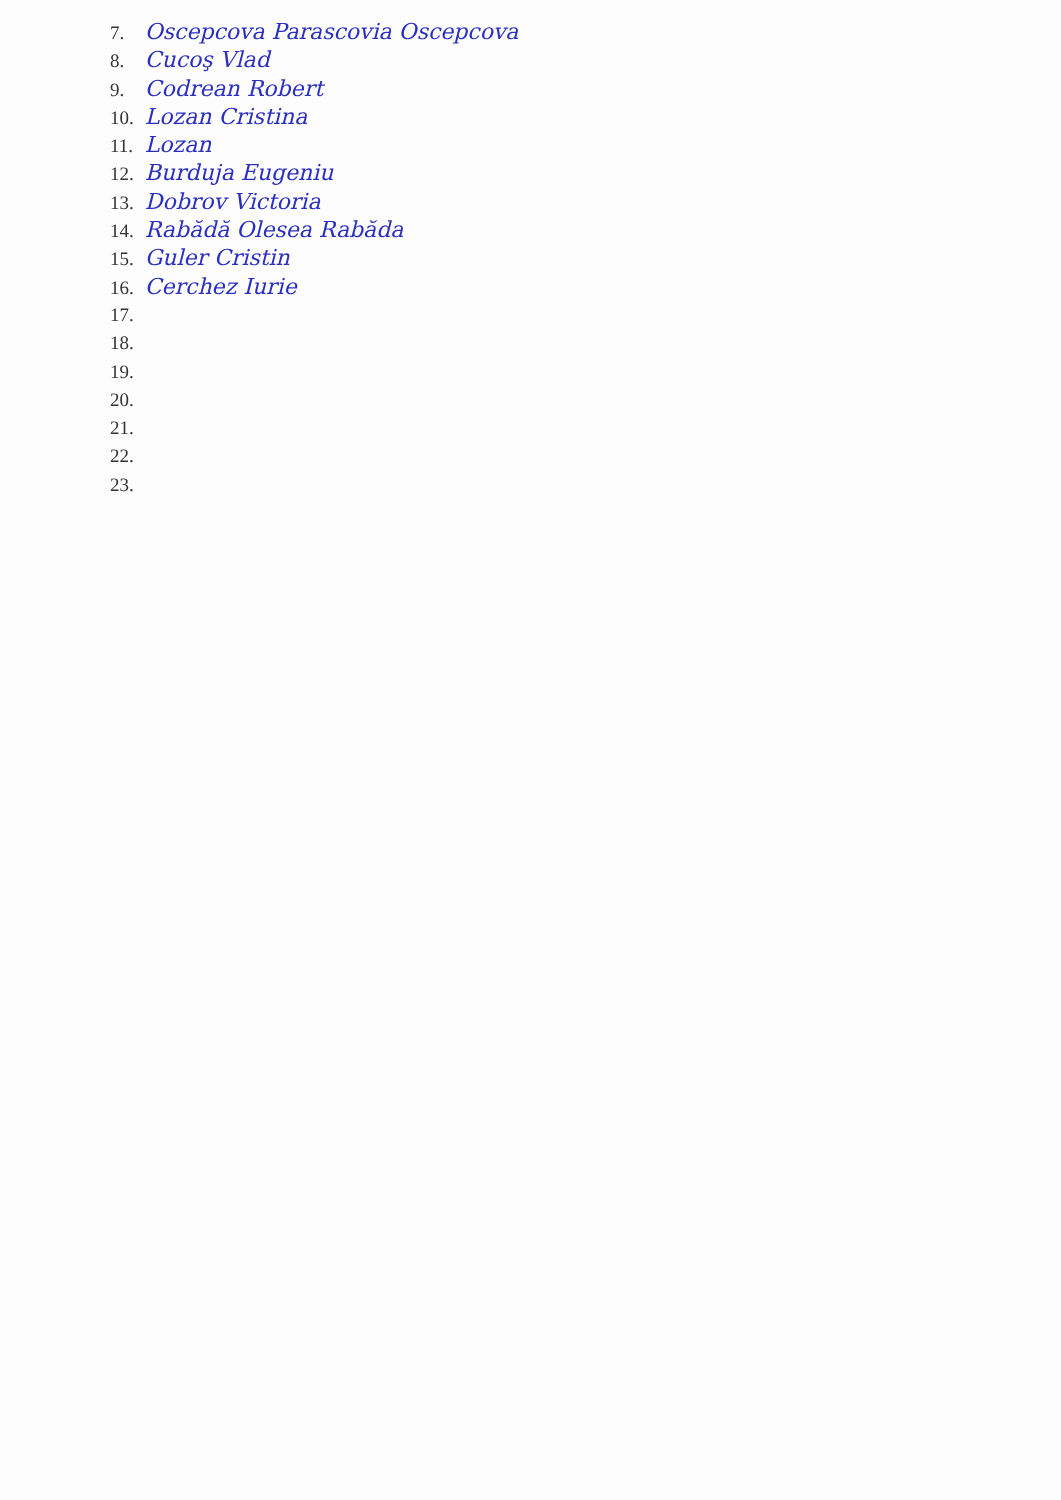7. Oscepcova Parascovia Oscepcova
8. Cucoş Vlad
9. Codrean Robert
10. Lozan Cristina
11. Lozan
12. Burduja Eugeniu
13. Dobrov Victoria
14. Rabădă Olesea Rabăda
15. Guler Cristin
16. Cerchez Iurie
17.
18.
19.
20.
21.
22.
23.